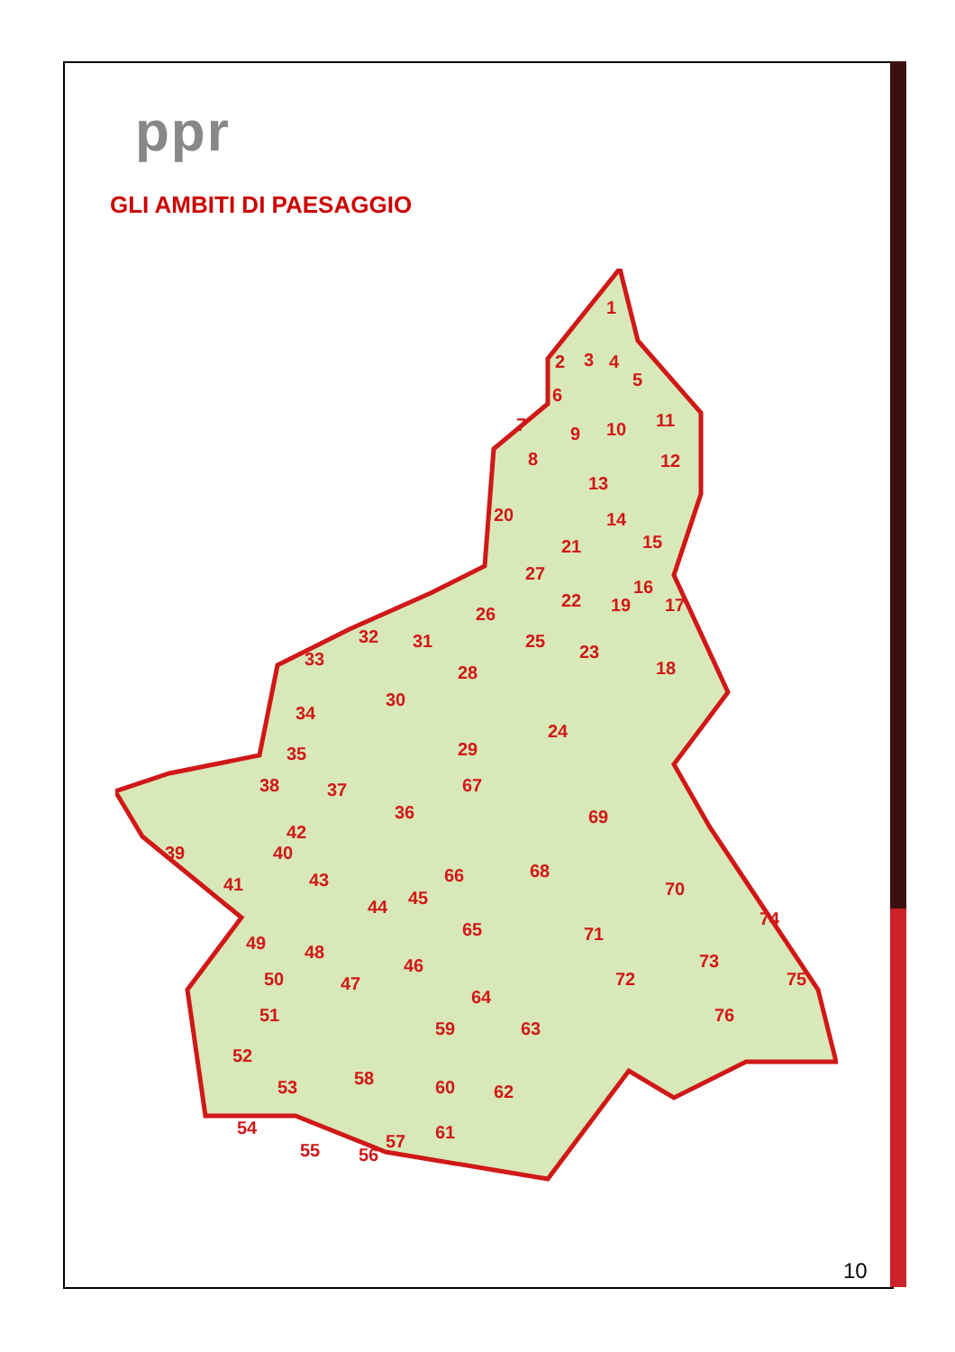ppr
GLI AMBITI DI PAESAGGIO
1
2
3
4
5
6
7
8
9
10
11
12
13
14
15
16
17
18
19
20
21
22
23
24
25
26
27
28
29
30
31
32
33
34
35
36
37
38
39
40
41
42
43
44
45
46
47
48
49
50
51
52
53
54
55
56
57
58
59
60
61
62
63
64
65
66
67
68
69
70
71
72
73
74
75
76
10